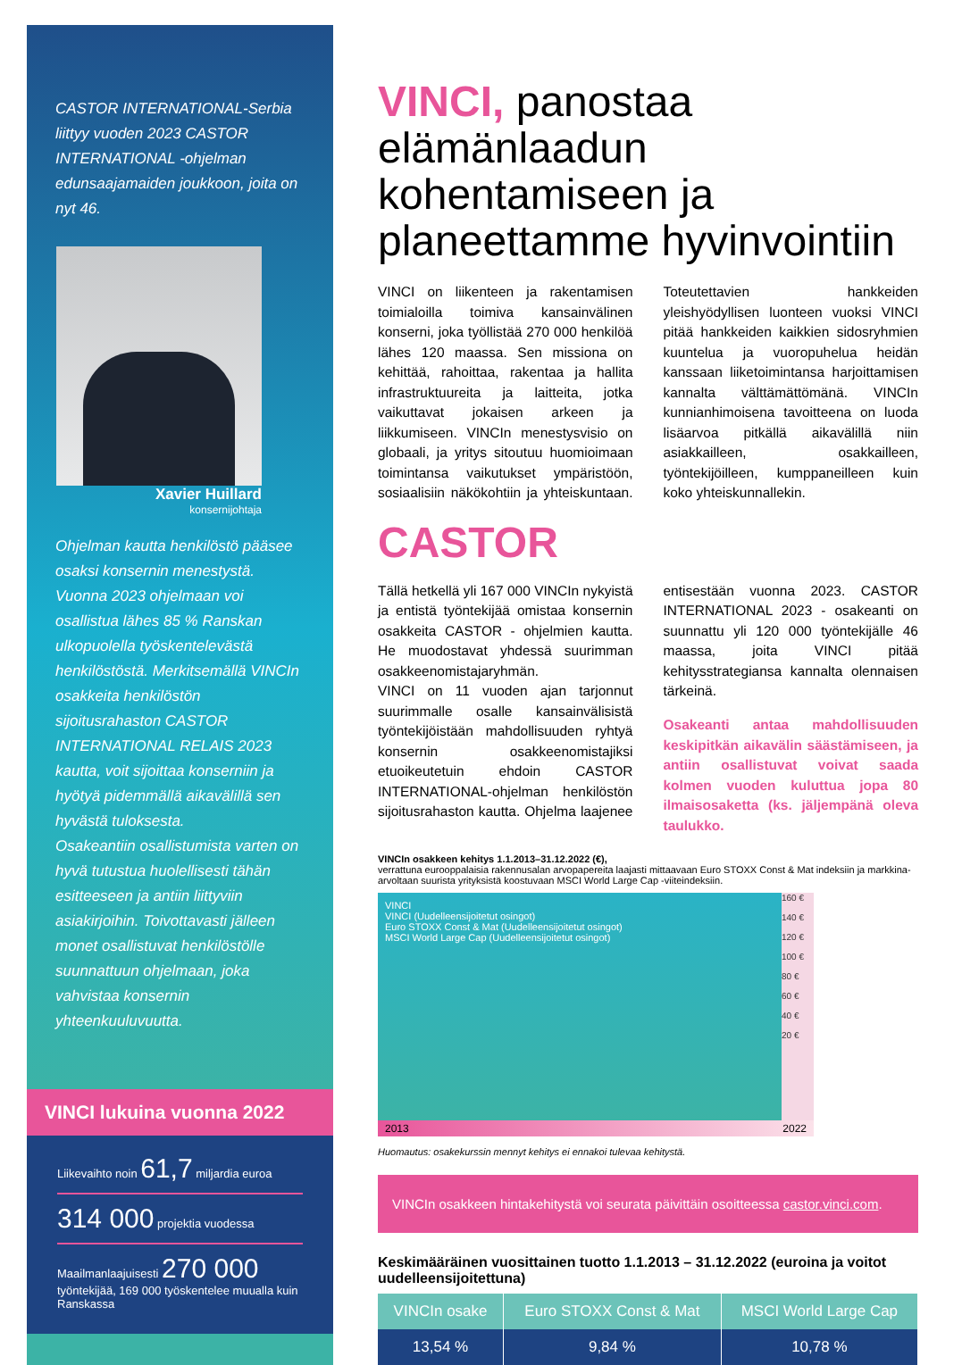CASTOR INTERNATIONAL-Serbia liittyy vuoden 2023 CASTOR INTERNATIONAL -ohjelman edunsaajamaiden joukkoon, joita on nyt 46.
Xavier Huillard
konsernijohtaja
Ohjelman kautta henkilöstö pääsee osaksi konsernin menestystä. Vuonna 2023 ohjelmaan voi osallistua lähes 85 % Ranskan ulkopuolella työskentelevästä henkilöstöstä. Merkitsemällä VINCIn osakkeita henkilöstön sijoitusrahaston CASTOR INTERNATIONAL RELAIS 2023 kautta, voit sijoittaa konserniin ja hyötyä pidemmällä aikavälillä sen hyvästä tuloksesta.
Osakeantiin osallistumista varten on hyvä tutustua huolellisesti tähän esitteeseen ja antiin liittyviin asiakirjoihin. Toivottavasti jälleen monet osallistuvat henkilöstölle suunnattuun ohjelmaan, joka vahvistaa konsernin yhteenkuuluvuutta.
VINCI lukuina vuonna 2022
Liikevaihto noin 61,7 miljardia euroa
314 000 projektia vuodessa
Maailmanlaajuisesti 270 000 työntekijää, 169 000 työskentelee muualla kuin Ranskassa
VINCI, panostaa elämänlaadun kohentamiseen ja planeettamme hyvinvointiin
VINCI on liikenteen ja rakentamisen toimialoilla toimiva kansainvälinen konserni, joka työllistää 270 000 henkilöä lähes 120 maassa. Sen missiona on kehittää, rahoittaa, rakentaa ja hallita infrastruktuureita ja laitteita, jotka vaikuttavat jokaisen arkeen ja liikkumiseen. VINCIn menestysvisio on globaali, ja yritys sitoutuu huomioimaan toimintansa vaikutukset ympäristöön, sosiaalisiin näkökohtiin ja yhteiskuntaan. Toteutettavien hankkeiden yleishyödyllisen luonteen vuoksi VINCI pitää hankkeiden kaikkien sidosryhmien kuuntelua ja vuoropuhelua heidän kanssaan liiketoimintansa harjoittamisen kannalta välttämättömänä. VINCIn kunnianhimoisena tavoitteena on luoda lisäarvoa pitkällä aikavälillä niin asiakkailleen, osakkailleen, työntekijöilleen, kumppaneilleen kuin koko yhteiskunnallekin.
CASTOR
Tällä hetkellä yli 167 000 VINCIn nykyistä ja entistä työntekijää omistaa konsernin osakkeita CASTOR - ohjelmien kautta. He muodostavat yhdessä suurimman osakkeenomistajaryhmän.
VINCI on 11 vuoden ajan tarjonnut suurimmalle osalle kansainvälisistä työntekijöistään mahdollisuuden ryhtyä konsernin osakkeenomistajiksi etuoikeutetuin ehdoin CASTOR INTERNATIONAL-ohjelman henkilöstön sijoitusrahaston kautta. Ohjelma laajenee entisestään vuonna 2023. CASTOR INTERNATIONAL 2023 - osakeanti on suunnattu yli 120 000 työntekijälle 46 maassa, joita VINCI pitää kehitysstrategiansa kannalta olennaisen tärkeinä.
Osakeanti antaa mahdollisuuden keskipitkän aikavälin säästämiseen, ja antiin osallistuvat voivat saada kolmen vuoden kuluttua jopa 80 ilmaisosaketta (ks. jäljempänä oleva taulukko.
VINCIn osakkeen kehitys 1.1.2013–31.12.2022 (€),
verrattuna eurooppalaisia rakennusalan arvopapereita laajasti mittaavaan Euro STOXX Const & Mat indeksiin ja markkina-arvoltaan suurista yrityksistä koostuvaan MSCI World Large Cap -viiteindeksiin.
VINCI
VINCI (Uudelleensijoitetut osingot)
Euro STOXX Const & Mat (Uudelleensijoitetut osingot)
MSCI World Large Cap (Uudelleensijoitetut osingot)
160 €
140 €
120 €
100 €
80 €
60 €
40 €
20 €
2013 2022
Huomautus: osakekurssin mennyt kehitys ei ennakoi tulevaa kehitystä.
VINCIn osakkeen hintakehitystä voi seurata päivittäin osoitteessa castor.vinci.com.
Keskimääräinen vuosittainen tuotto 1.1.2013 – 31.12.2022 (euroina ja voitot uudelleensijoitettuna)
| VINCIn osake | Euro STOXX Const & Mat | MSCI World Large Cap |
| --- | --- | --- |
| 13,54 % | 9,84 % | 10,78 % |